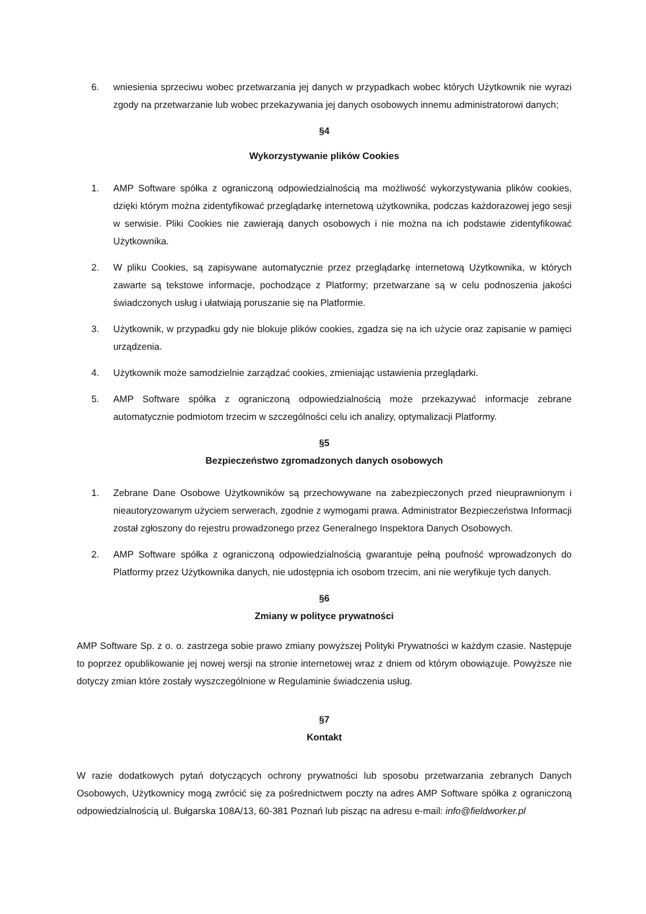6. wniesienia sprzeciwu wobec przetwarzania jej danych w przypadkach wobec których Użytkownik nie wyrazi zgody na przetwarzanie lub wobec przekazywania jej danych osobowych innemu administratorowi danych;
§4
Wykorzystywanie plików Cookies
1. AMP Software spółka z ograniczoną odpowiedzialnością ma możliwość wykorzystywania plików cookies, dzięki którym można zidentyfikować przeglądarkę internetową użytkownika, podczas każdorazowej jego sesji w serwisie. Pliki Cookies nie zawierają danych osobowych i nie można na ich podstawie zidentyfikować Użytkownika.
2. W pliku Cookies, są zapisywane automatycznie przez przeglądarkę internetową Użytkownika, w których zawarte są tekstowe informacje, pochodzące z Platformy; przetwarzane są w celu podnoszenia jakości świadczonych usług i ułatwiają poruszanie się na Platformie.
3. Użytkownik, w przypadku gdy nie blokuje plików cookies, zgadza się na ich użycie oraz zapisanie w pamięci urządzenia.
4. Użytkownik może samodzielnie zarządzać cookies, zmieniając ustawienia przeglądarki.
5. AMP Software spółka z ograniczoną odpowiedzialnością może przekazywać informacje zebrane automatycznie podmiotom trzecim w szczególności celu ich analizy, optymalizacji Platformy.
§5
Bezpieczeństwo zgromadzonych danych osobowych
1. Zebrane Dane Osobowe Użytkowników są przechowywane na zabezpieczonych przed nieuprawnionym i nieautoryzowanym użyciem serwerach, zgodnie z wymogami prawa. Administrator Bezpieczeństwa Informacji został zgłoszony do rejestru prowadzonego przez Generalnego Inspektora Danych Osobowych.
2. AMP Software spółka z ograniczoną odpowiedzialnością gwarantuje pełną poufność wprowadzonych do Platformy przez Użytkownika danych, nie udostępnia ich osobom trzecim, ani nie weryfikuje tych danych.
§6
Zmiany w polityce prywatności
AMP Software Sp. z o. o. zastrzega sobie prawo zmiany powyższej Polityki Prywatności w każdym czasie. Następuje to poprzez opublikowanie jej nowej wersji na stronie internetowej wraz z dniem od którym obowiązuje. Powyższe nie dotyczy zmian które zostały wyszczególnione w Regulaminie świadczenia usług.
§7
Kontakt
W razie dodatkowych pytań dotyczących ochrony prywatności lub sposobu przetwarzania zebranych Danych Osobowych, Użytkownicy mogą zwrócić się za pośrednictwem poczty na adres AMP Software spółka z ograniczoną odpowiedzialnością ul. Bułgarska 108A/13, 60-381 Poznań lub pisząc na adresu e-mail: info@fieldworker.pl